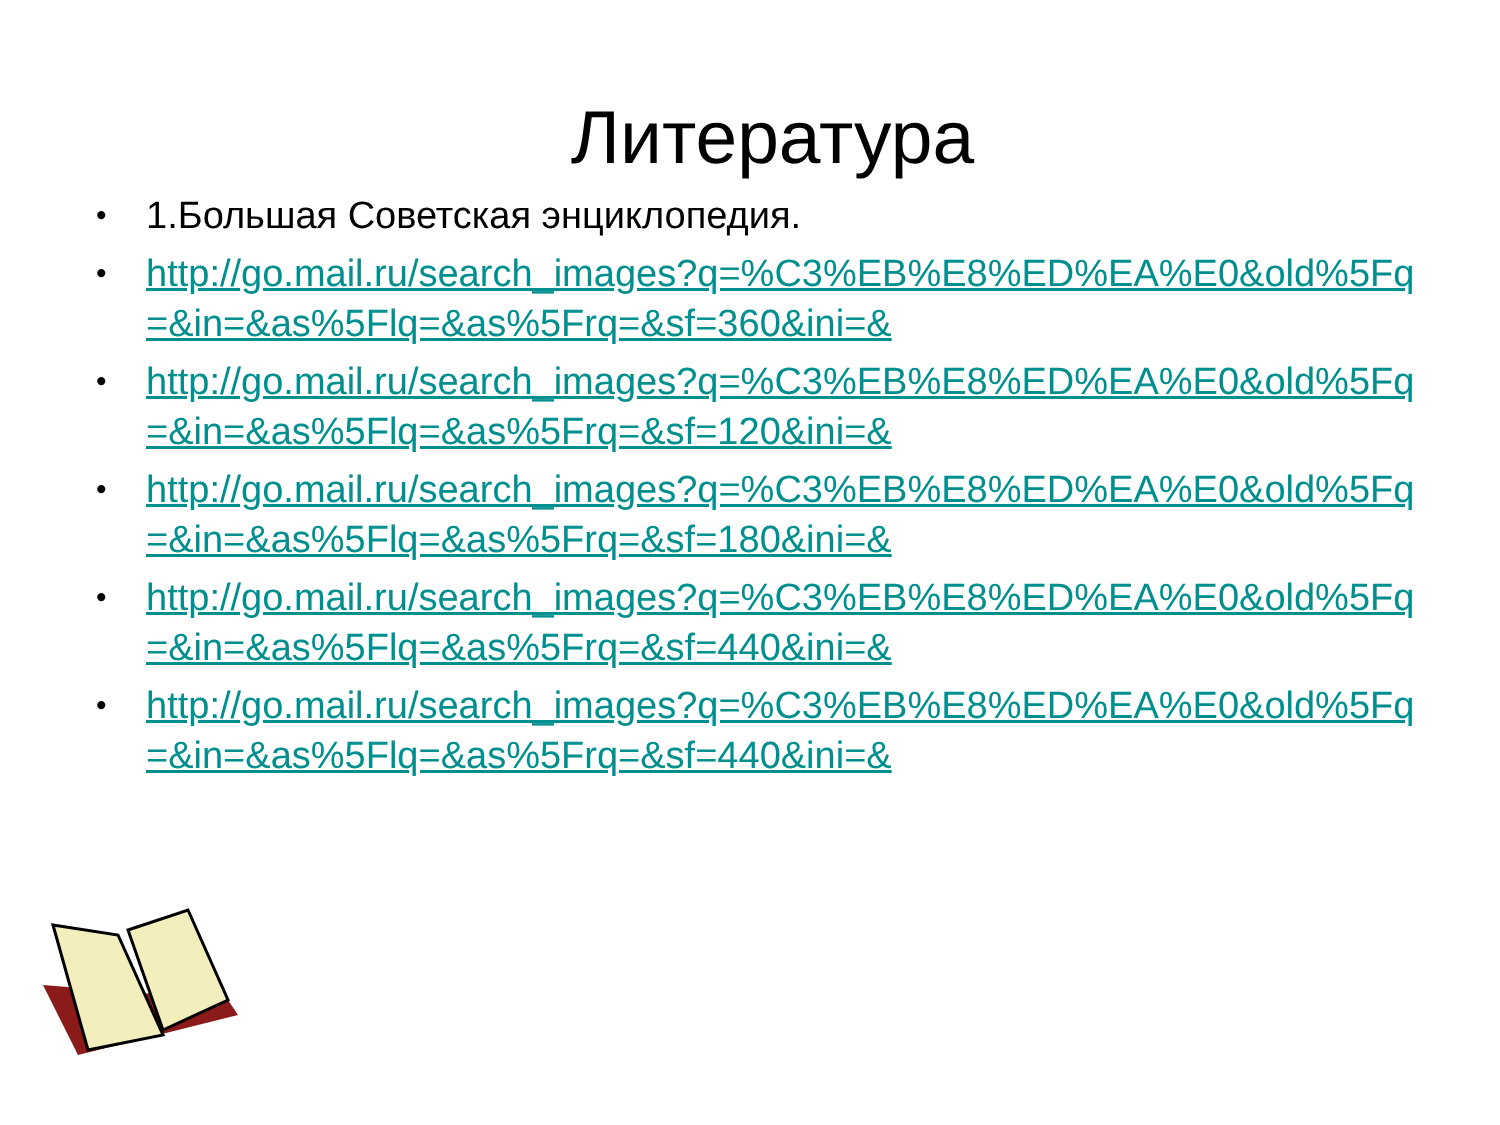Литература
• 1.Большая Советская энциклопедия.
• http://go.mail.ru/search_images?q=%C3%EB%E8%ED%EA%E0&old%5Fq=&in=&as%5Flq=&as%5Frq=&sf=360&ini=&
• http://go.mail.ru/search_images?q=%C3%EB%E8%ED%EA%E0&old%5Fq=&in=&as%5Flq=&as%5Frq=&sf=120&ini=&
• http://go.mail.ru/search_images?q=%C3%EB%E8%ED%EA%E0&old%5Fq=&in=&as%5Flq=&as%5Frq=&sf=180&ini=&
• http://go.mail.ru/search_images?q=%C3%EB%E8%ED%EA%E0&old%5Fq=&in=&as%5Flq=&as%5Frq=&sf=440&ini=&
• http://go.mail.ru/search_images?q=%C3%EB%E8%ED%EA%E0&old%5Fq=&in=&as%5Flq=&as%5Frq=&sf=440&ini=&